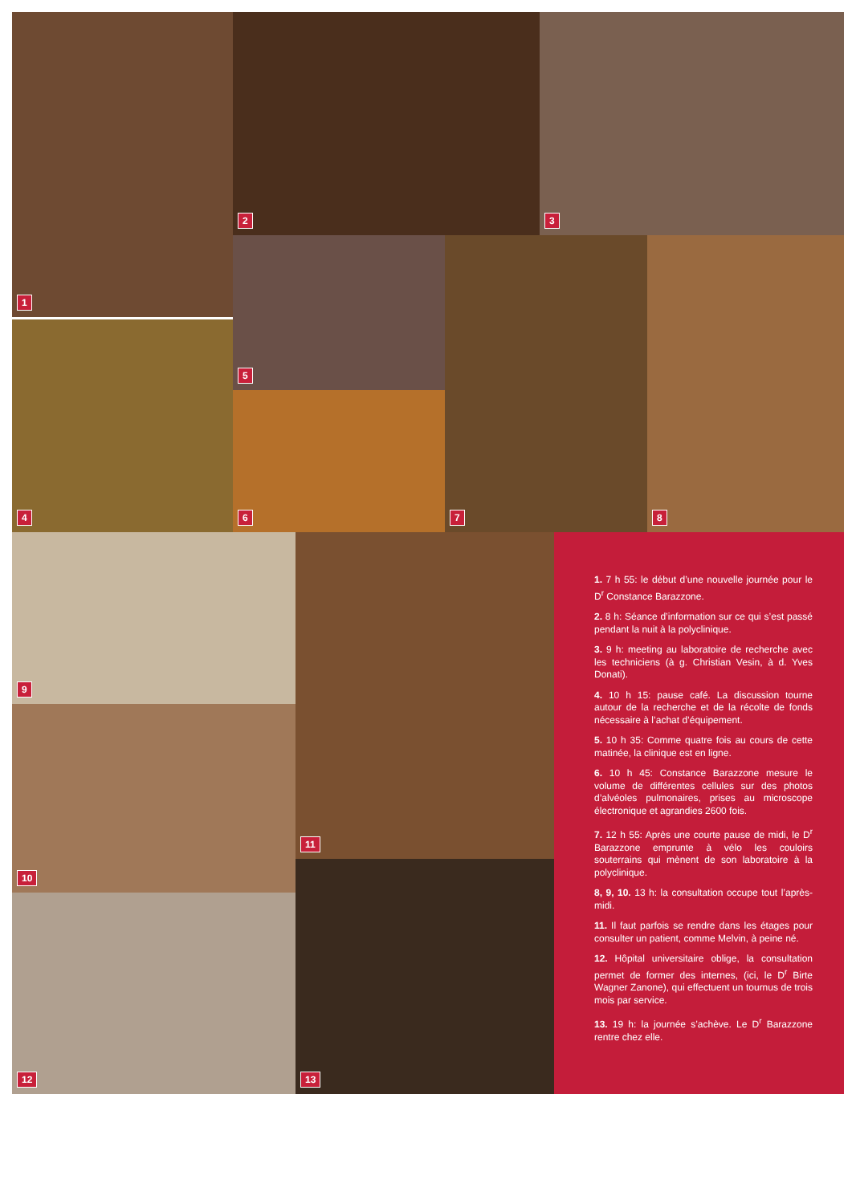1 2 3
4
5
6
7 8
9
10
12
11
13
1. 7 h 55: le début d’une nouvelle journée pour le D<sup>r</sup> Constance Barazzone.
2. 8 h: Séance d’information sur ce qui s’est passé pendant la nuit à la polyclinique.
3. 9 h: meeting au laboratoire de recherche avec les techniciens (à g. Christian Vesin, à d. Yves Donati).
4. 10 h 15: pause café. La discussion tourne autour de la recherche et de la récolte de fonds nécessaire à l’achat d’équipement.
5. 10 h 35: Comme quatre fois au cours de cette matinée, la clinique est en ligne.
6. 10 h 45: Constance Barazzone mesure le volume de différentes cellules sur des photos d’alvéoles pulmonaires, prises au microscope électronique et agrandies 2600 fois.
7. 12 h 55: Après une courte pause de midi, le D<sup>r</sup> Barazzone emprunte à vélo les couloirs souterrains qui mènent de son laboratoire à la polyclinique.
8, 9, 10. 13 h: la consultation occupe tout l’après-midi.
11. Il faut parfois se rendre dans les étages pour consulter un patient, comme Melvin, à peine né.
12. Hôpital universitaire oblige, la consultation permet de former des internes, (ici, le D<sup>r</sup> Birte Wagner Zanone), qui effectuent un tournus de trois mois par service.
13. 19 h: la journée s’achève. Le D<sup>r</sup> Barazzone rentre chez elle.